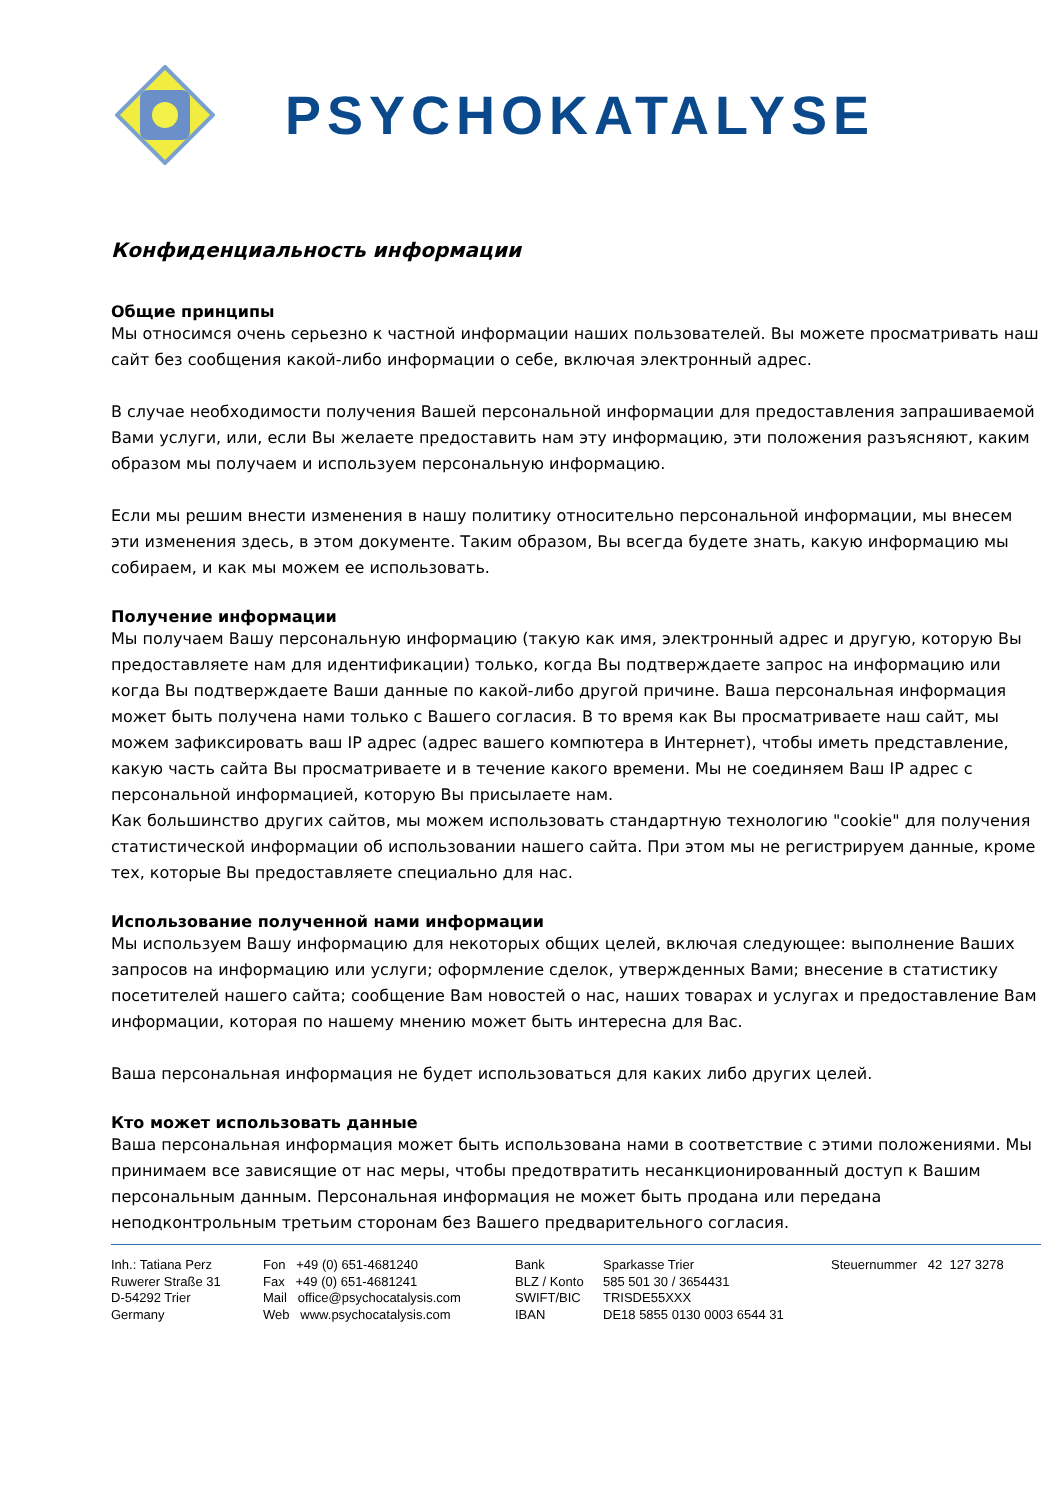PSYCHOKATALYSE
Конфиденциальность информации
Общие принципы
Мы относимся очень серьезно к частной информации наших пользователей. Вы можете просматривать наш сайт без сообщения какой-либо информации о себе, включая электронный адрес.
В случае необходимости получения Вашей персональной информации для предоставления запрашиваемой Вами услуги, или, если Вы желаете предоставить нам эту информацию, эти положения разъясняют, каким образом мы получаем и используем персональную информацию.
Если мы решим внести изменения в нашу политику относительно персональной информации, мы внесем эти изменения здесь, в этом документе. Таким образом, Вы всегда будете знать, какую информацию мы собираем, и как мы можем ее использовать.
Получение информации
Мы получаем Вашу персональную информацию (такую как имя, электронный адрес и другую, которую Вы предоставляете нам для идентификации) только, когда Вы подтверждаете запрос на информацию или когда Вы подтверждаете Ваши данные по какой-либо другой причине. Ваша персональная информация может быть получена нами только с Вашего согласия. В то время как Вы просматриваете наш сайт, мы можем зафиксировать ваш IP адрес (адрес вашего компютера в Интернет), чтобы иметь представление, какую часть сайта Вы просматриваете и в течение какого времени. Мы не соединяем Ваш IP адрес с персональной информацией, которую Вы присылаете нам.
Как большинство других сайтов, мы можем использовать стандартную технологию "cookie" для получения статистической информации об использовании нашего сайта. При этом мы не регистрируем данные, кроме тех, которые Вы предоставляете специально для нас.
Использование полученной нами информации
Мы используем Вашу информацию для некоторых общих целей, включая следующее: выполнение Ваших запросов на информацию или услуги; оформление сделок, утвержденных Вами; внесение в статистику посетителей нашего сайта; сообщение Вам новостей о нас, наших товарах и услугах и предоставление Вам информации, которая по нашему мнению может быть интересна для Вас.
Ваша персональная информация не будет использоваться для каких либо других целей.
Кто может использовать данные
Ваша персональная информация может быть использована нами в соответствие с этими положениями. Мы принимаем все зависящие от нас меры, чтобы предотвратить несанкционированный доступ к Вашим персональным данным. Персональная информация не может быть продана или передана неподконтрольным третьим сторонам без Вашего предварительного согласия.
Inh.: Tatiana Perz Ruwerer Straße 31 D-54292 Trier Germany
Fon +49 (0) 651-4681240 Fax +49 (0) 651-4681241 Mail office@psychocatalysis.com Web www.psychocatalysis.com
Bank BLZ / Konto SWIFT/BIC IBAN
Sparkasse Trier 585 501 30 / 3654431 TRISDE55XXX DE18 5855 0130 0003 6544 31
Steuernummer 42 127 3278